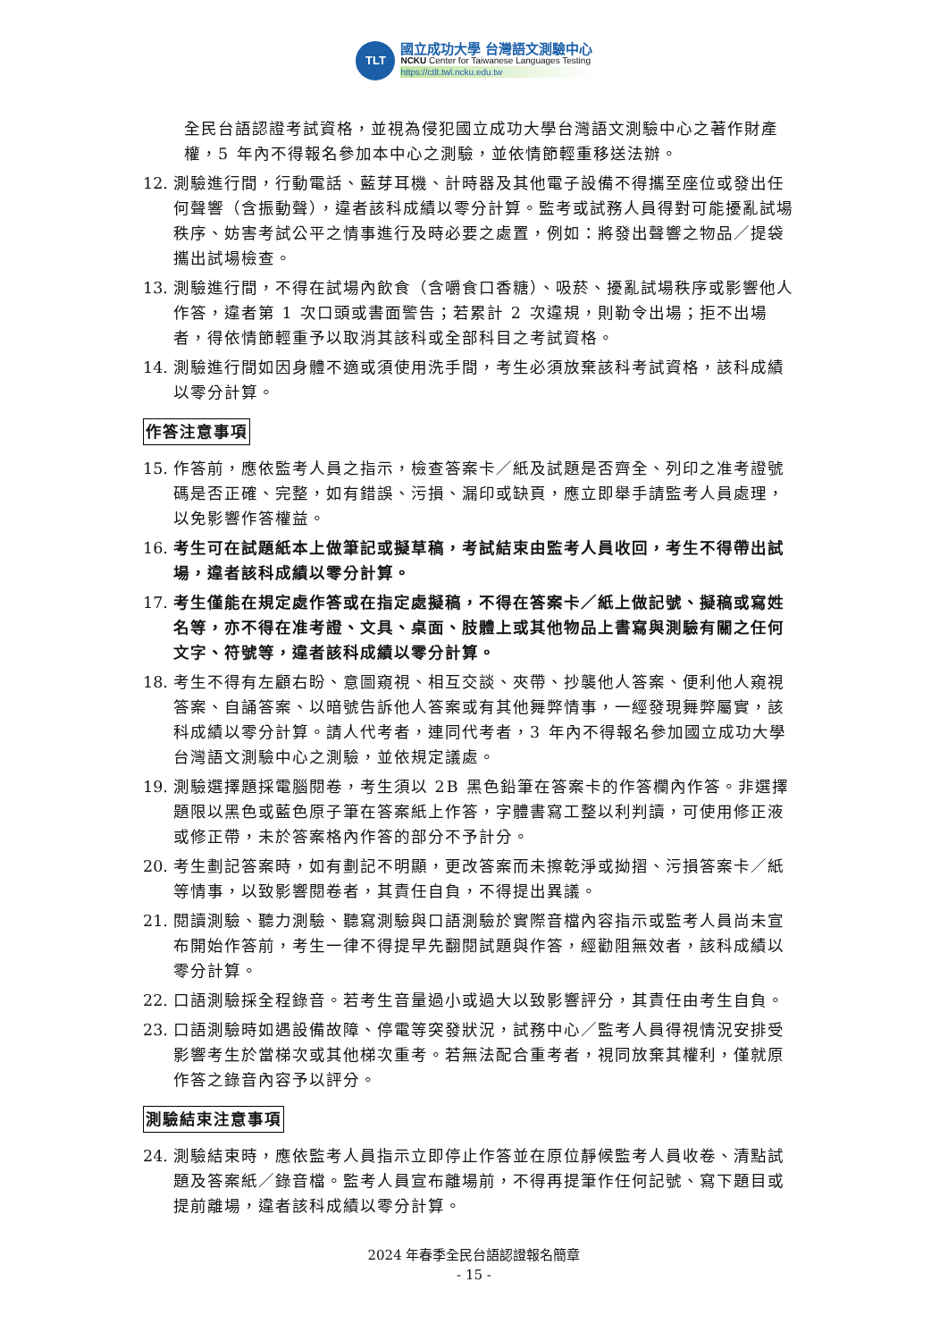TLT
國立成功大學 台灣語文測驗中心
NCKU Center for Taiwanese Languages Testing
https://ctlt.twl.ncku.edu.tw
全民台語認證考試資格，並視為侵犯國立成功大學台灣語文測驗中心之著作財產權，5 年內不得報名參加本中心之測驗，並依情節輕重移送法辦。
12. 測驗進行間，行動電話、藍芽耳機、計時器及其他電子設備不得攜至座位或發出任何聲響（含振動聲），違者該科成績以零分計算。監考或試務人員得對可能擾亂試場秩序、妨害考試公平之情事進行及時必要之處置，例如：將發出聲響之物品／提袋攜出試場檢查。
13. 測驗進行間，不得在試場內飲食（含嚼食口香糖）、吸菸、擾亂試場秩序或影響他人作答，違者第 1 次口頭或書面警告；若累計 2 次違規，則勒令出場；拒不出場者，得依情節輕重予以取消其該科或全部科目之考試資格。
14. 測驗進行間如因身體不適或須使用洗手間，考生必須放棄該科考試資格，該科成績以零分計算。
作答注意事項
15. 作答前，應依監考人員之指示，檢查答案卡／紙及試題是否齊全、列印之准考證號碼是否正確、完整，如有錯誤、污損、漏印或缺頁，應立即舉手請監考人員處理，以免影響作答權益。
16. 考生可在試題紙本上做筆記或擬草稿，考試結束由監考人員收回，考生不得帶出試場，違者該科成績以零分計算。
17. 考生僅能在規定處作答或在指定處擬稿，不得在答案卡／紙上做記號、擬稿或寫姓名等，亦不得在准考證、文具、桌面、肢體上或其他物品上書寫與測驗有關之任何文字、符號等，違者該科成績以零分計算。
18. 考生不得有左顧右盼、意圖窺視、相互交談、夾帶、抄襲他人答案、便利他人窺視答案、自誦答案、以暗號告訴他人答案或有其他舞弊情事，一經發現舞弊屬實，該科成績以零分計算。請人代考者，連同代考者，3 年內不得報名參加國立成功大學台灣語文測驗中心之測驗，並依規定議處。
19. 測驗選擇題採電腦閱卷，考生須以 2B 黑色鉛筆在答案卡的作答欄內作答。非選擇題限以黑色或藍色原子筆在答案紙上作答，字體書寫工整以利判讀，可使用修正液或修正帶，未於答案格內作答的部分不予計分。
20. 考生劃記答案時，如有劃記不明顯，更改答案而未擦乾淨或拗摺、污損答案卡／紙等情事，以致影響閱卷者，其責任自負，不得提出異議。
21. 閱讀測驗、聽力測驗、聽寫測驗與口語測驗於實際音檔內容指示或監考人員尚未宣布開始作答前，考生一律不得提早先翻閱試題與作答，經勸阻無效者，該科成績以零分計算。
22. 口語測驗採全程錄音。若考生音量過小或過大以致影響評分，其責任由考生自負。
23. 口語測驗時如遇設備故障、停電等突發狀況，試務中心／監考人員得視情況安排受影響考生於當梯次或其他梯次重考。若無法配合重考者，視同放棄其權利，僅就原作答之錄音內容予以評分。
測驗結束注意事項
24. 測驗結束時，應依監考人員指示立即停止作答並在原位靜候監考人員收卷、清點試題及答案紙／錄音檔。監考人員宣布離場前，不得再提筆作任何記號、寫下題目或提前離場，違者該科成績以零分計算。
2024 年春季全民台語認證報名簡章
- 15 -